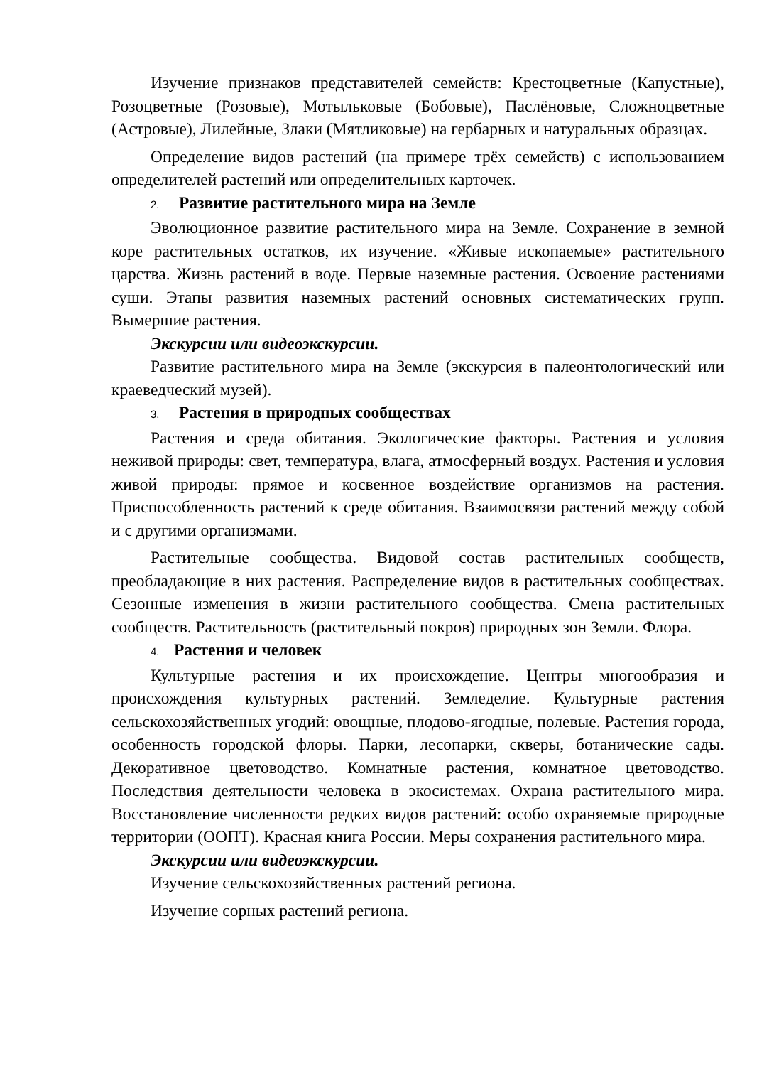Изучение признаков представителей семейств: Крестоцветные (Капустные), Розоцветные (Розовые), Мотыльковые (Бобовые), Паслёновые, Сложноцветные (Астровые), Лилейные, Злаки (Мятликовые) на гербарных и натуральных образцах.
Определение видов растений (на примере трёх семейств) с использованием определителей растений или определительных карточек.
2. Развитие растительного мира на Земле
Эволюционное развитие растительного мира на Земле. Сохранение в земной коре растительных остатков, их изучение. «Живые ископаемые» растительного царства. Жизнь растений в воде. Первые наземные растения. Освоение растениями суши. Этапы развития наземных растений основных систематических групп. Вымершие растения.
Экскурсии или видеоэкскурсии.
Развитие растительного мира на Земле (экскурсия в палеонтологический или краеведческий музей).
3. Растения в природных сообществах
Растения и среда обитания. Экологические факторы. Растения и условия неживой природы: свет, температура, влага, атмосферный воздух. Растения и условия живой природы: прямое и косвенное воздействие организмов на растения. Приспособленность растений к среде обитания. Взаимосвязи растений между собой и с другими организмами.
Растительные сообщества. Видовой состав растительных сообществ, преобладающие в них растения. Распределение видов в растительных сообществах. Сезонные изменения в жизни растительного сообщества. Смена растительных сообществ. Растительность (растительный покров) природных зон Земли. Флора.
4. Растения и человек
Культурные растения и их происхождение. Центры многообразия и происхождения культурных растений. Земледелие. Культурные растения сельскохозяйственных угодий: овощные, плодово-ягодные, полевые. Растения города, особенность городской флоры. Парки, лесопарки, скверы, ботанические сады. Декоративное цветоводство. Комнатные растения, комнатное цветоводство. Последствия деятельности человека в экосистемах. Охрана растительного мира. Восстановление численности редких видов растений: особо охраняемые природные территории (ООПТ). Красная книга России. Меры сохранения растительного мира.
Экскурсии или видеоэкскурсии.
Изучение сельскохозяйственных растений региона.
Изучение сорных растений региона.